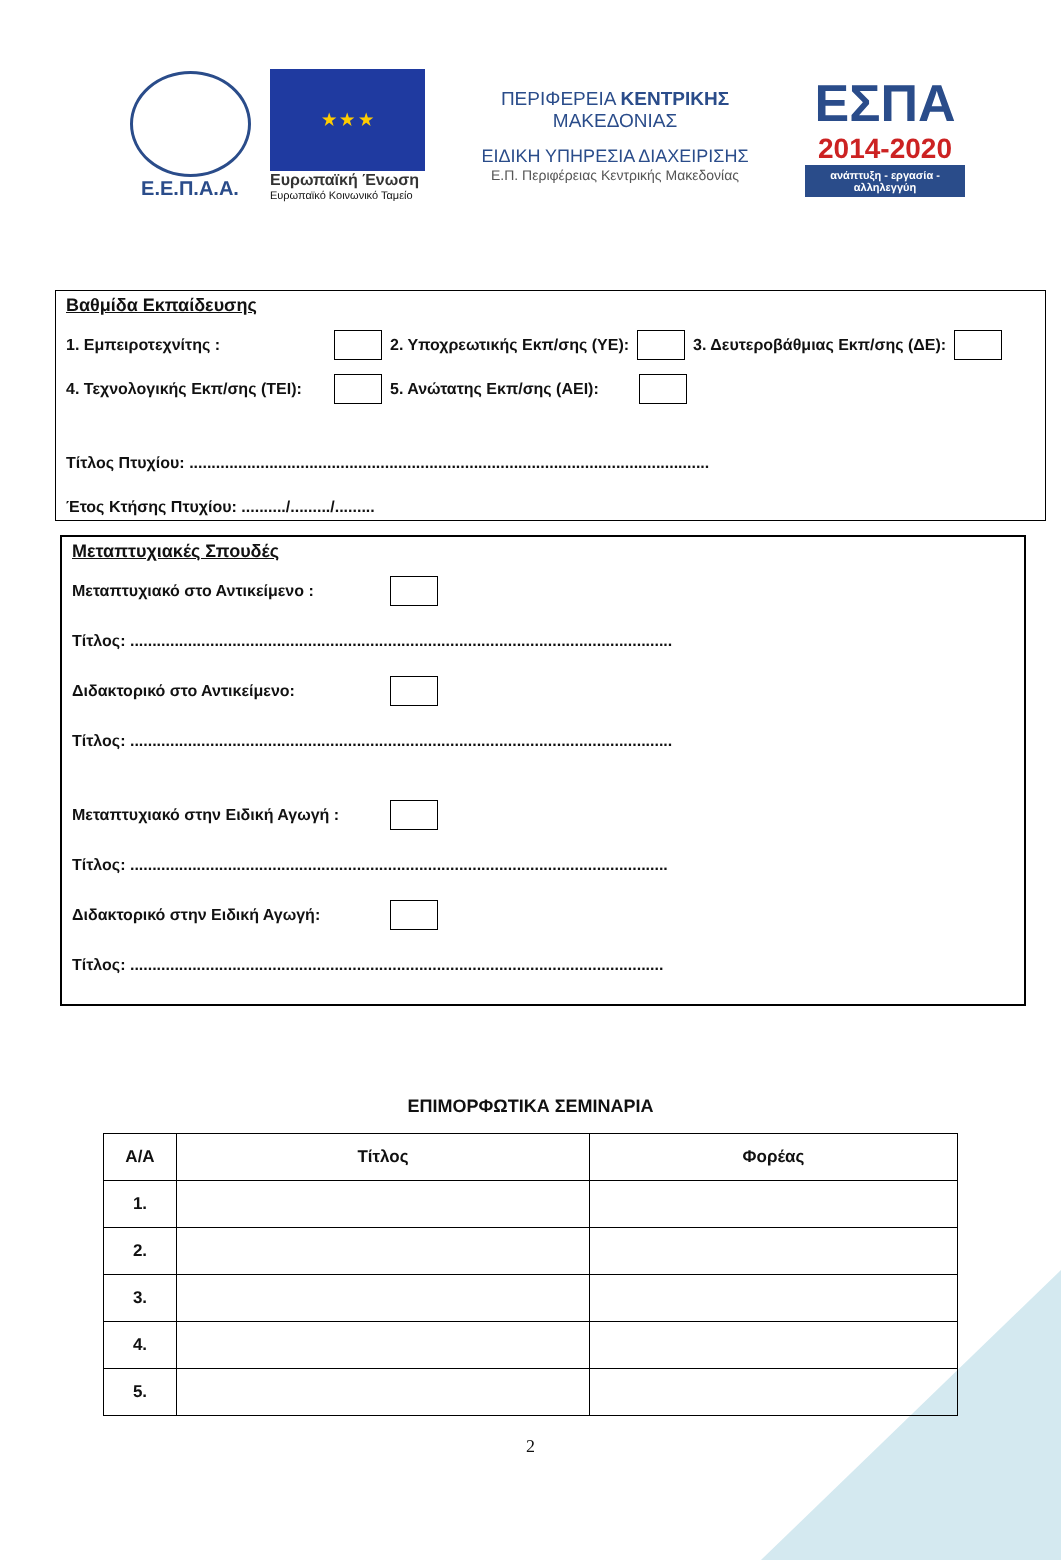Ε.Ε.Π.Α.Α.
★ ★ ★
Ευρωπαϊκή Ένωση
Ευρωπαϊκό Κοινωνικό Ταμείο
ΠΕΡΙΦΕΡΕΙΑ ΚΕΝΤΡΙΚΗΣ ΜΑΚΕΔΟΝΙΑΣ
ΕΙΔΙΚΗ ΥΠΗΡΕΣΙΑ ΔΙΑΧΕΙΡΙΣΗΣ
Ε.Π. Περιφέρειας Κεντρικής Μακεδονίας
ΕΣΠΑ
2014-2020
ανάπτυξη - εργασία - αλληλεγγύη
Βαθμίδα Εκπαίδευσης
1. Εμπειροτεχνίτης : 2. Υποχρεωτικής Εκπ/σης (ΥΕ): 3. Δευτεροβάθμιας Εκπ/σης (ΔΕ):
4. Τεχνολογικής Εκπ/σης (ΤΕΙ): 5. Ανώτατης Εκπ/σης (ΑΕΙ):
Τίτλος Πτυχίου: .....................................................................................................................
Έτος Κτήσης Πτυχίου: ........../........./.........
Μεταπτυχιακές Σπουδές
Μεταπτυχιακό στο Αντικείμενο :
Τίτλος: ..........................................................................................................................
Διδακτορικό στο Αντικείμενο:
Τίτλος: ..........................................................................................................................
Μεταπτυχιακό στην Ειδική Αγωγή :
Τίτλος: .........................................................................................................................
Διδακτορικό στην Ειδική Αγωγή:
Τίτλος: ........................................................................................................................
ΕΠΙΜΟΡΦΩΤΙΚΑ ΣΕΜΙΝΑΡΙΑ
| Α/Α | Τίτλος | Φορέας |
| --- | --- | --- |
| 1. | | |
| 2. | | |
| 3. | | |
| 4. | | |
| 5. | | |
2